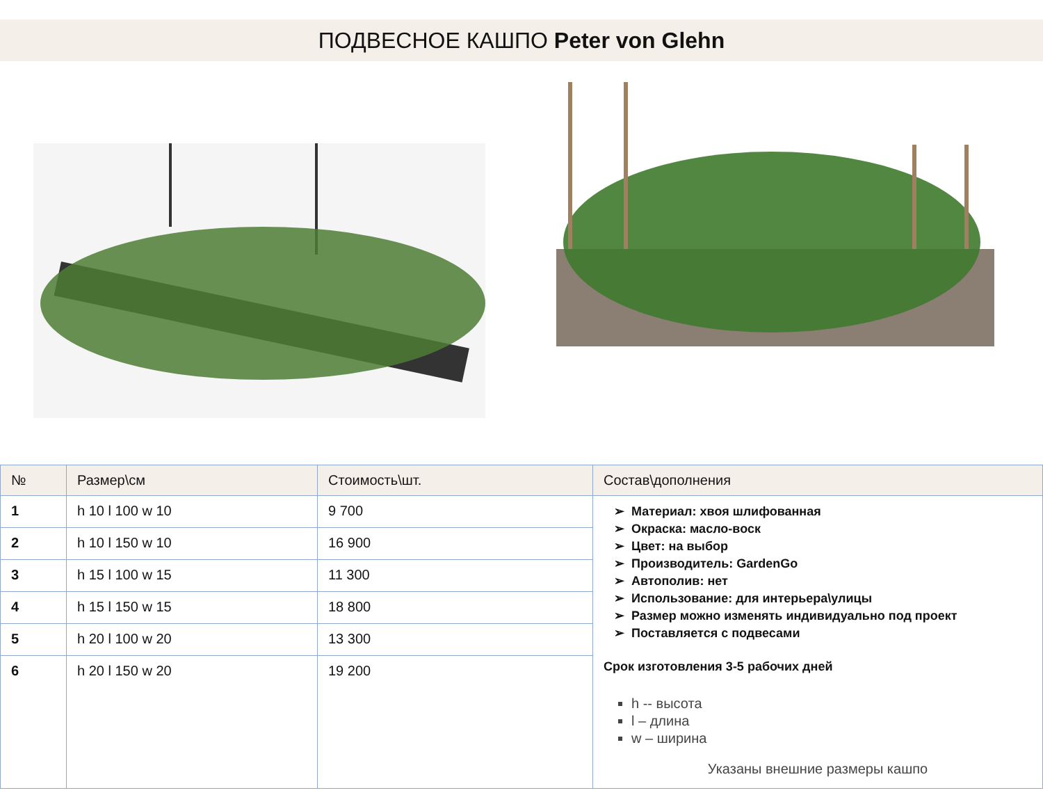ПОДВЕСНОЕ КАШПО Peter von Glehn
| № | Размер\см | Стоимость\шт. | Состав\дополнения |
| --- | --- | --- | --- |
| 1 | h 10 l 100 w 10 | 9 700 | Материал: хвоя шлифованная Окраска: масло-воск Цвет: на выбор Производитель: GardenGo Автополив: нет Использование: для интерьера\улицы Размер можно изменять индивидуально под проект Поставляется с подвесами Срок изготовления 3-5 рабочих дней h -- высота l – длина w – ширина Указаны внешние размеры кашпо |
| 2 | h 10 l 150 w 10 | 16 900 | |
| 3 | h 15 l 100 w 15 | 11 300 | |
| 4 | h 15 l 150 w 15 | 18 800 | |
| 5 | h 20 l 100 w 20 | 13 300 | |
| 6 | h 20 l 150 w 20 | 19 200 | |